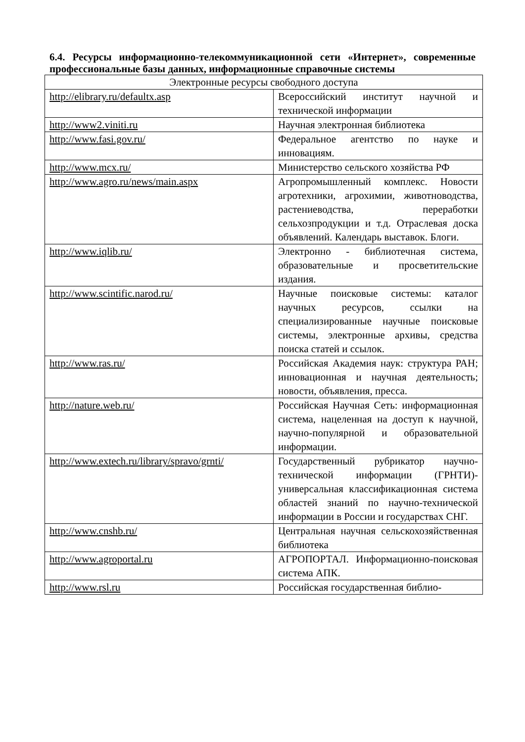6.4. Ресурсы информационно-телекоммуникационной сети «Интернет», современные профессиональные базы данных, информационные справочные системы
| Электронные ресурсы свободного доступа | |
| --- | --- |
| http://elibrary.ru/defaultx.asp | Всероссийский институт научной и технической информации |
| http://www2.viniti.ru | Научная электронная библиотека |
| http://www.fasi.gov.ru/ | Федеральное агентство по науке и инновациям. |
| http://www.mcx.ru/ | Министерство сельского хозяйства РФ |
| http://www.agro.ru/news/main.aspx | Агропромышленный комплекс. Новости агротехники, агрохимии, животноводства, растениеводства, переработки сельхозпродукции и т.д. Отраслевая доска объявлений. Календарь выставок. Блоги. |
| http://www.iqlib.ru/ | Электронно - библиотечная система, образовательные и просветительские издания. |
| http://www.scintific.narod.ru/ | Научные поисковые системы: каталог научных ресурсов, ссылки на специализированные научные поисковые системы, электронные архивы, средства поиска статей и ссылок. |
| http://www.ras.ru/ | Российская Академия наук: структура РАН; инновационная и научная деятельность; новости, объявления, пресса. |
| http://nature.web.ru/ | Российская Научная Сеть: информационная система, нацеленная на доступ к научной, научно-популярной и образовательной информации. |
| http://www.extech.ru/library/spravo/grnti/ | Государственный рубрикатор научно-технической информации (ГРНТИ)-универсальная классификационная система областей знаний по научно-технической информации в России и государствах СНГ. |
| http://www.cnshb.ru/ | Центральная научная сельскохозяйственная библиотека |
| http://www.agroportal.ru | АГРОПОРТАЛ. Информационно-поисковая система АПК. |
| http://www.rsl.ru | Российская государственная библио- |